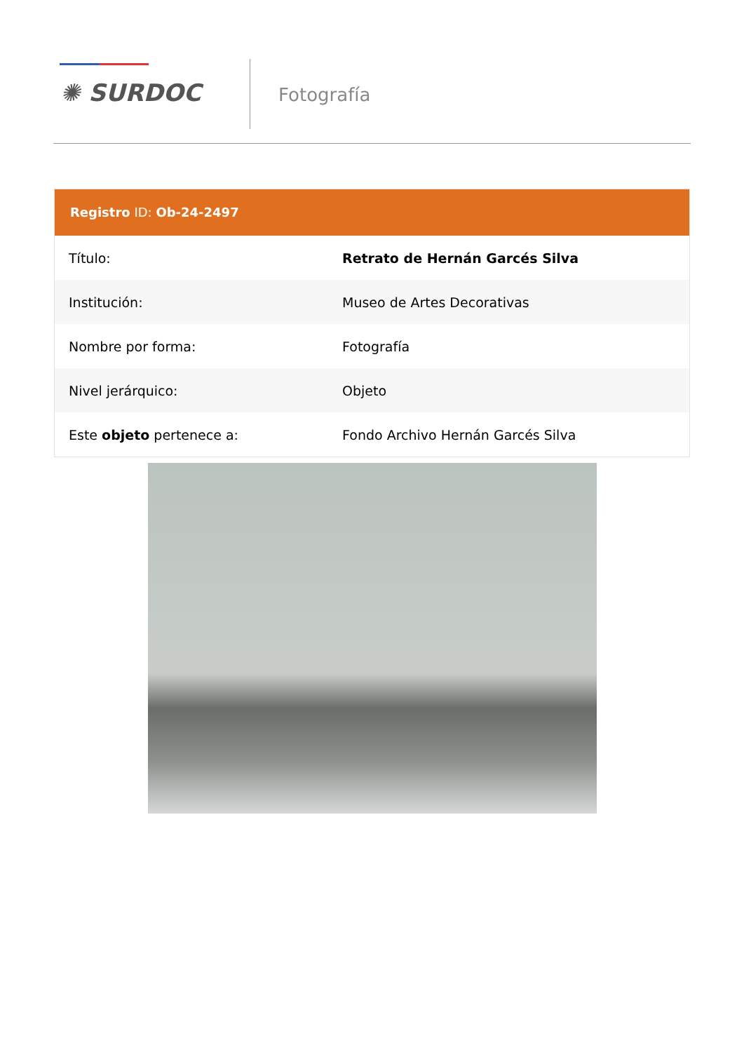✺ SURDOC
Fotografía
Registro ID: Ob-24-2497
| Título: | Retrato de Hernán Garcés Silva |
| Institución: | Museo de Artes Decorativas |
| Nombre por forma: | Fotografía |
| Nivel jerárquico: | Objeto |
| Este objeto pertenece a: | Fondo Archivo Hernán Garcés Silva |